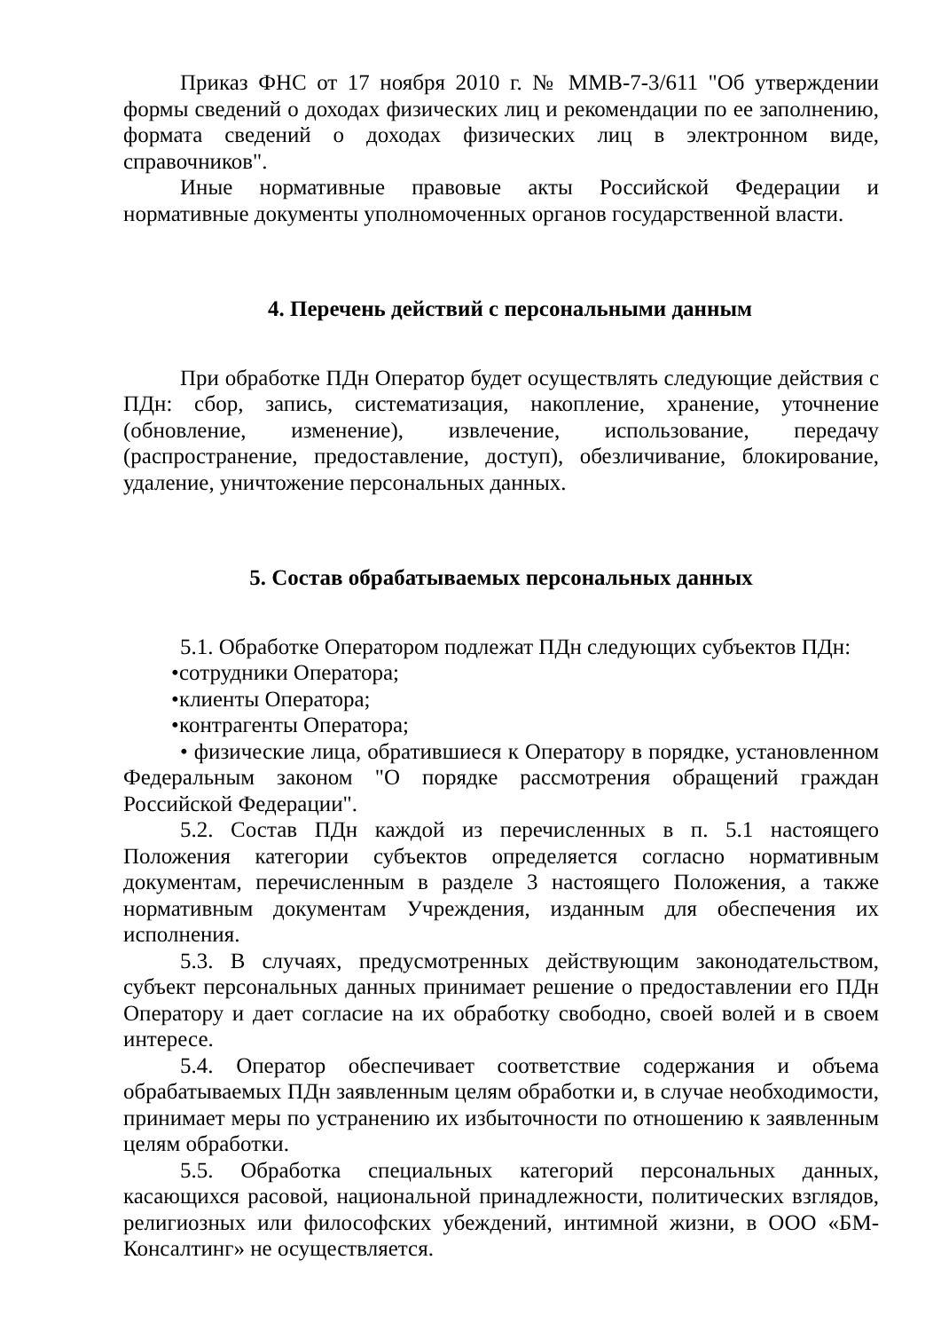Приказ ФНС от 17 ноября 2010 г. № ММВ-7-3/611 "Об утверждении формы сведений о доходах физических лиц и рекомендации по ее заполнению, формата сведений о доходах физических лиц в электронном виде, справочников".
Иные нормативные правовые акты Российской Федерации и нормативные документы уполномоченных органов государственной власти.
4. Перечень действий с персональными данным
При обработке ПДн Оператор будет осуществлять следующие действия с ПДн: сбор, запись, систематизация, накопление, хранение, уточнение (обновление, изменение), извлечение, использование, передачу (распространение, предоставление, доступ), обезличивание, блокирование, удаление, уничтожение персональных данных.
5. Состав обрабатываемых персональных данных
5.1. Обработке Оператором подлежат ПДн следующих субъектов ПДн:
• сотрудники Оператора;
• клиенты Оператора;
• контрагенты Оператора;
• физические лица, обратившиеся к Оператору в порядке, установленном Федеральным законом "О порядке рассмотрения обращений граждан Российской Федерации".
5.2. Состав ПДн каждой из перечисленных в п. 5.1 настоящего Положения категории субъектов определяется согласно нормативным документам, перечисленным в разделе 3 настоящего Положения, а также нормативным документам Учреждения, изданным для обеспечения их исполнения.
5.3. В случаях, предусмотренных действующим законодательством, субъект персональных данных принимает решение о предоставлении его ПДн Оператору и дает согласие на их обработку свободно, своей волей и в своем интересе.
5.4. Оператор обеспечивает соответствие содержания и объема обрабатываемых ПДн заявленным целям обработки и, в случае необходимости, принимает меры по устранению их избыточности по отношению к заявленным целям обработки.
5.5. Обработка специальных категорий персональных данных, касающихся расовой, национальной принадлежности, политических взглядов, религиозных или философских убеждений, интимной жизни, в ООО «БМ-Консалтинг» не осуществляется.